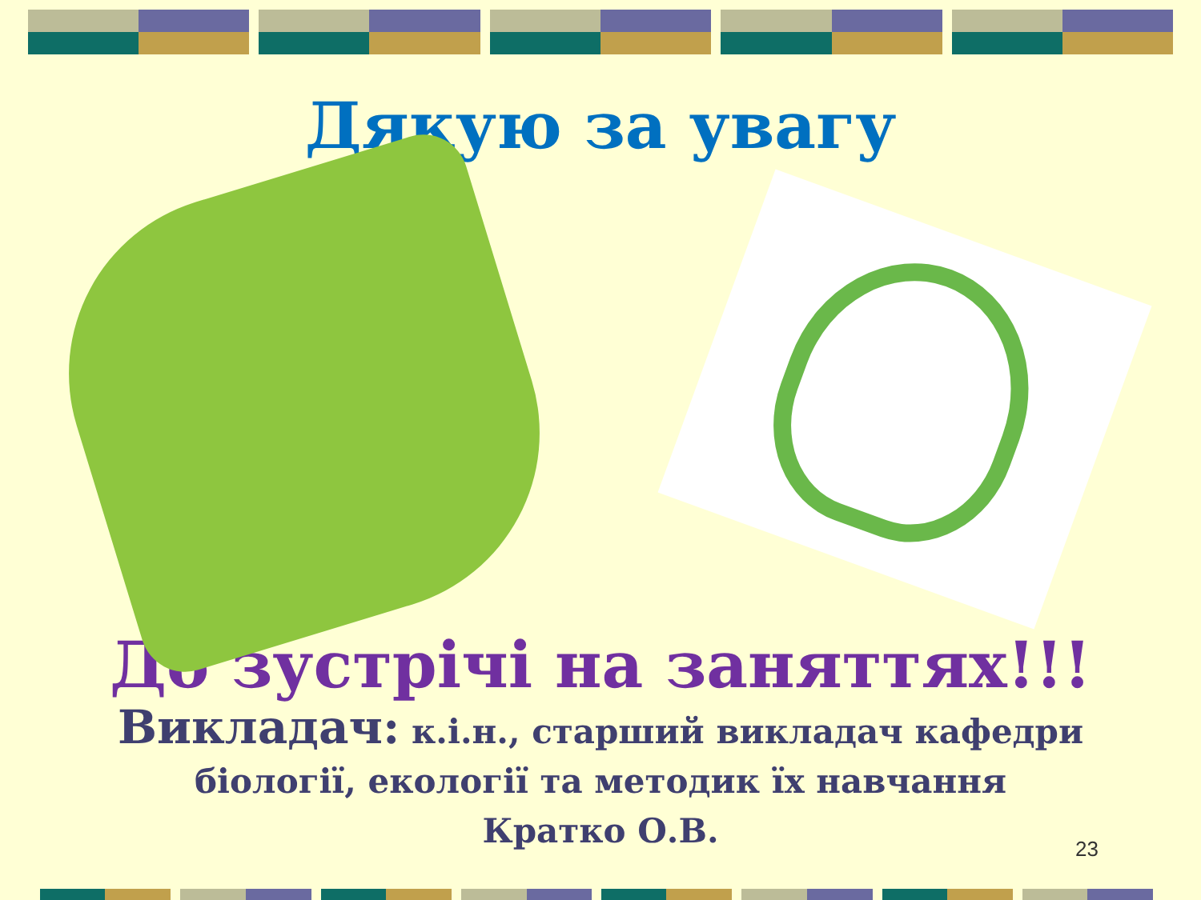Дякую за увагу
До зустрічі на заняттях!!!
Викладач: к.і.н., старший викладач кафедри
біології, екології та методик їх навчання
Кратко О.В.
23